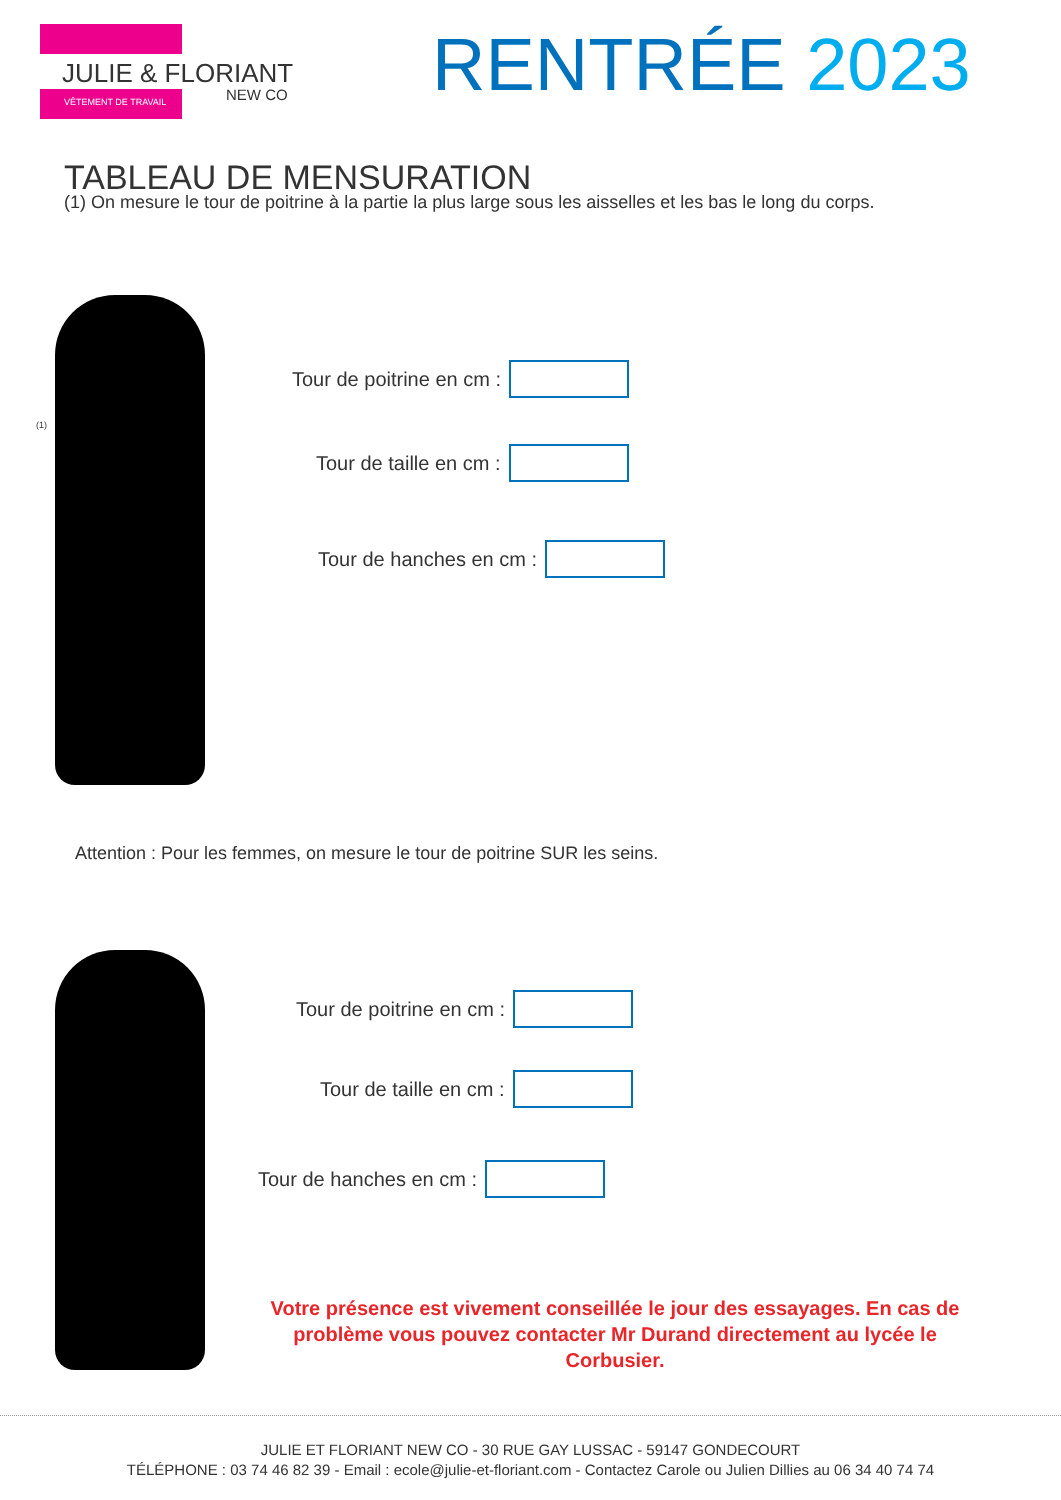JULIE & FLORIANT
VÊTEMENT DE TRAVAIL
NEW CO
RENTRÉE 2023
TABLEAU DE MENSURATION
(1) On mesure le tour de poitrine à la partie la plus large sous les aisselles et les bas le long du corps.
(1)
Tour de poitrine en cm :
Tour de taille en cm :
Tour de hanches en cm :
Attention : Pour les femmes, on mesure le tour de poitrine SUR les seins.
Tour de poitrine en cm :
Tour de taille en cm :
Tour de hanches en cm :
Votre présence est vivement conseillée le jour des essayages. En cas de problème vous pouvez contacter Mr Durand directement au lycée le Corbusier.
JULIE ET FLORIANT NEW CO - 30 RUE GAY LUSSAC - 59147 GONDECOURT
TÉLÉPHONE : 03 74 46 82 39 - Email : ecole@julie-et-floriant.com - Contactez Carole ou Julien Dillies au 06 34 40 74 74